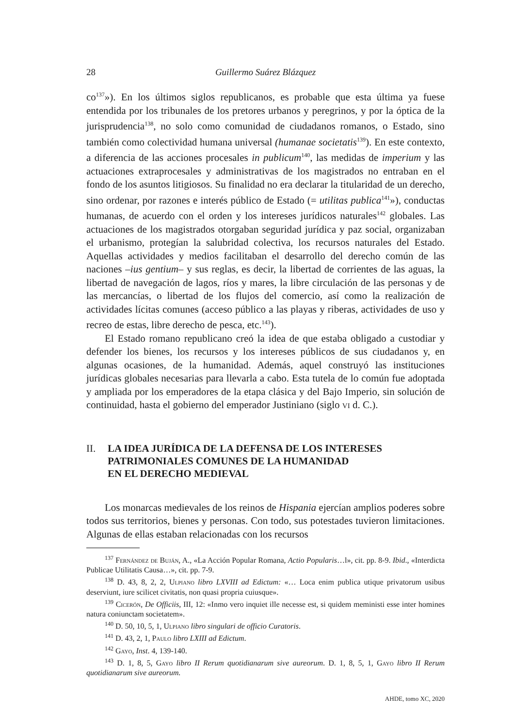28 Guillermo Suárez Blázquez
co<sup>137</sup>»). En los últimos siglos republicanos, es probable que esta última ya fuese entendida por los tribunales de los pretores urbanos y peregrinos, y por la óptica de la jurisprudencia<sup>138</sup>, no solo como comunidad de ciudadanos romanos, o Estado, sino también como colectividad humana universal (humanae societatis<sup>139</sup>). En este contexto, a diferencia de las acciones procesales in publicum<sup>140</sup>, las medidas de imperium y las actuaciones extraprocesales y administrativas de los magistrados no entraban en el fondo de los asuntos litigiosos. Su finalidad no era declarar la titularidad de un derecho, sino ordenar, por razones e interés público de Estado (= utilitas publica<sup>141</sup>»), conductas humanas, de acuerdo con el orden y los intereses jurídicos naturales<sup>142</sup> globales. Las actuaciones de los magistrados otorgaban seguridad jurídica y paz social, organizaban el urbanismo, protegían la salubridad colectiva, los recursos naturales del Estado. Aquellas actividades y medios facilitaban el desarrollo del derecho común de las naciones –ius gentium– y sus reglas, es decir, la libertad de corrientes de las aguas, la libertad de navegación de lagos, ríos y mares, la libre circulación de las personas y de las mercancías, o libertad de los flujos del comercio, así como la realización de actividades lícitas comunes (acceso público a las playas y riberas, actividades de uso y recreo de estas, libre derecho de pesca, etc.<sup>143</sup>).
El Estado romano republicano creó la idea de que estaba obligado a custodiar y defender los bienes, los recursos y los intereses públicos de sus ciudadanos y, en algunas ocasiones, de la humanidad. Además, aquel construyó las instituciones jurídicas globales necesarias para llevarla a cabo. Esta tutela de lo común fue adoptada y ampliada por los emperadores de la etapa clásica y del Bajo Imperio, sin solución de continuidad, hasta el gobierno del emperador Justiniano (siglo vi d. C.).
II. LA IDEA JURÍDICA DE LA DEFENSA DE LOS INTERESES
PATRIMONIALES COMUNES DE LA HUMANIDAD
EN EL DERECHO MEDIEVAL
Los monarcas medievales de los reinos de Hispania ejercían amplios poderes sobre todos sus territorios, bienes y personas. Con todo, sus potestades tuvieron limitaciones. Algunas de ellas estaban relacionadas con los recursos
<sup>137</sup> Fernández de Buján, A., «La Acción Popular Romana, Actio Popularis…l», cit. pp. 8-9. Ibid., «Interdicta Publicae Utilitatis Causa…», cit. pp. 7-9.
<sup>138</sup> D. 43, 8, 2, 2, Ulpiano libro LXVIII ad Edictum: «… Loca enim publica utique privatorum usibus deserviunt, iure scilicet civitatis, non quasi propria cuiusque».
<sup>139</sup> Cicerón, De Officiis, III, 12: «Inmo vero inquiet ille necesse est, si quidem meministi esse inter homines natura coniunctam societatem».
<sup>140</sup> D. 50, 10, 5, 1, Ulpiano libro singulari de officio Curatoris.
<sup>141</sup> D. 43, 2, 1, Paulo libro LXIII ad Edictum.
<sup>142</sup> Gayo, Inst. 4, 139-140.
<sup>143</sup> D. 1, 8, 5, Gayo libro II Rerum quotidianarum sive aureorum. D. 1, 8, 5, 1, Gayo libro II Rerum quotidianarum sive aureorum.
AHDE, tomo XC, 2020